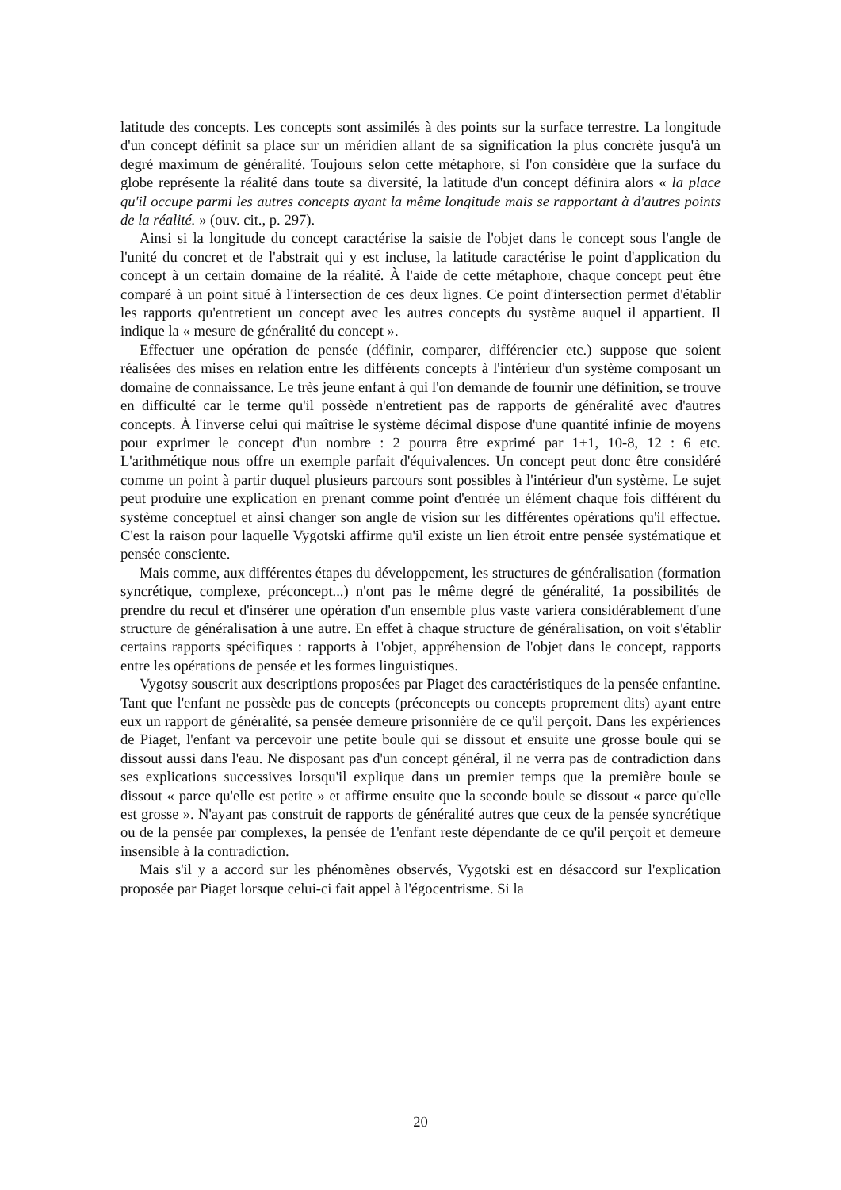latitude des concepts. Les concepts sont assimilés à des points sur la surface terrestre. La longitude d'un concept définit sa place sur un méridien allant de sa signification la plus concrète jusqu'à un degré maximum de généralité. Toujours selon cette métaphore, si l'on considère que la surface du globe représente la réalité dans toute sa diversité, la latitude d'un concept définira alors « la place qu'il occupe parmi les autres concepts ayant la même longitude mais se rapportant à d'autres points de la réalité. » (ouv. cit., p. 297).
Ainsi si la longitude du concept caractérise la saisie de l'objet dans le concept sous l'angle de l'unité du concret et de l'abstrait qui y est incluse, la latitude caractérise le point d'application du concept à un certain domaine de la réalité. À l'aide de cette métaphore, chaque concept peut être comparé à un point situé à l'intersection de ces deux lignes. Ce point d'intersection permet d'établir les rapports qu'entretient un concept avec les autres concepts du système auquel il appartient. Il indique la « mesure de généralité du concept ».
Effectuer une opération de pensée (définir, comparer, différencier etc.) suppose que soient réalisées des mises en relation entre les différents concepts à l'intérieur d'un système composant un domaine de connaissance. Le très jeune enfant à qui l'on demande de fournir une définition, se trouve en difficulté car le terme qu'il possède n'entretient pas de rapports de généralité avec d'autres concepts. À l'inverse celui qui maîtrise le système décimal dispose d'une quantité infinie de moyens pour exprimer le concept d'un nombre : 2 pourra être exprimé par 1+1, 10-8, 12 : 6 etc. L'arithmétique nous offre un exemple parfait d'équivalences. Un concept peut donc être considéré comme un point à partir duquel plusieurs parcours sont possibles à l'intérieur d'un système. Le sujet peut produire une explication en prenant comme point d'entrée un élément chaque fois différent du système conceptuel et ainsi changer son angle de vision sur les différentes opérations qu'il effectue. C'est la raison pour laquelle Vygotski affirme qu'il existe un lien étroit entre pensée systématique et pensée consciente.
Mais comme, aux différentes étapes du développement, les structures de généralisation (formation syncrétique, complexe, préconcept...) n'ont pas le même degré de généralité, 1a possibilités de prendre du recul et d'insérer une opération d'un ensemble plus vaste variera considérablement d'une structure de généralisation à une autre. En effet à chaque structure de généralisation, on voit s'établir certains rapports spécifiques : rapports à 1'objet, appréhension de l'objet dans le concept, rapports entre les opérations de pensée et les formes linguistiques.
Vygotsy souscrit aux descriptions proposées par Piaget des caractéristiques de la pensée enfantine. Tant que l'enfant ne possède pas de concepts (préconcepts ou concepts proprement dits) ayant entre eux un rapport de généralité, sa pensée demeure prisonnière de ce qu'il perçoit. Dans les expériences de Piaget, l'enfant va percevoir une petite boule qui se dissout et ensuite une grosse boule qui se dissout aussi dans l'eau. Ne disposant pas d'un concept général, il ne verra pas de contradiction dans ses explications successives lorsqu'il explique dans un premier temps que la première boule se dissout « parce qu'elle est petite » et affirme ensuite que la seconde boule se dissout « parce qu'elle est grosse ». N'ayant pas construit de rapports de généralité autres que ceux de la pensée syncrétique ou de la pensée par complexes, la pensée de 1'enfant reste dépendante de ce qu'il perçoit et demeure insensible à la contradiction.
Mais s'il y a accord sur les phénomènes observés, Vygotski est en désaccord sur l'explication proposée par Piaget lorsque celui-ci fait appel à l'égocentrisme. Si la
20